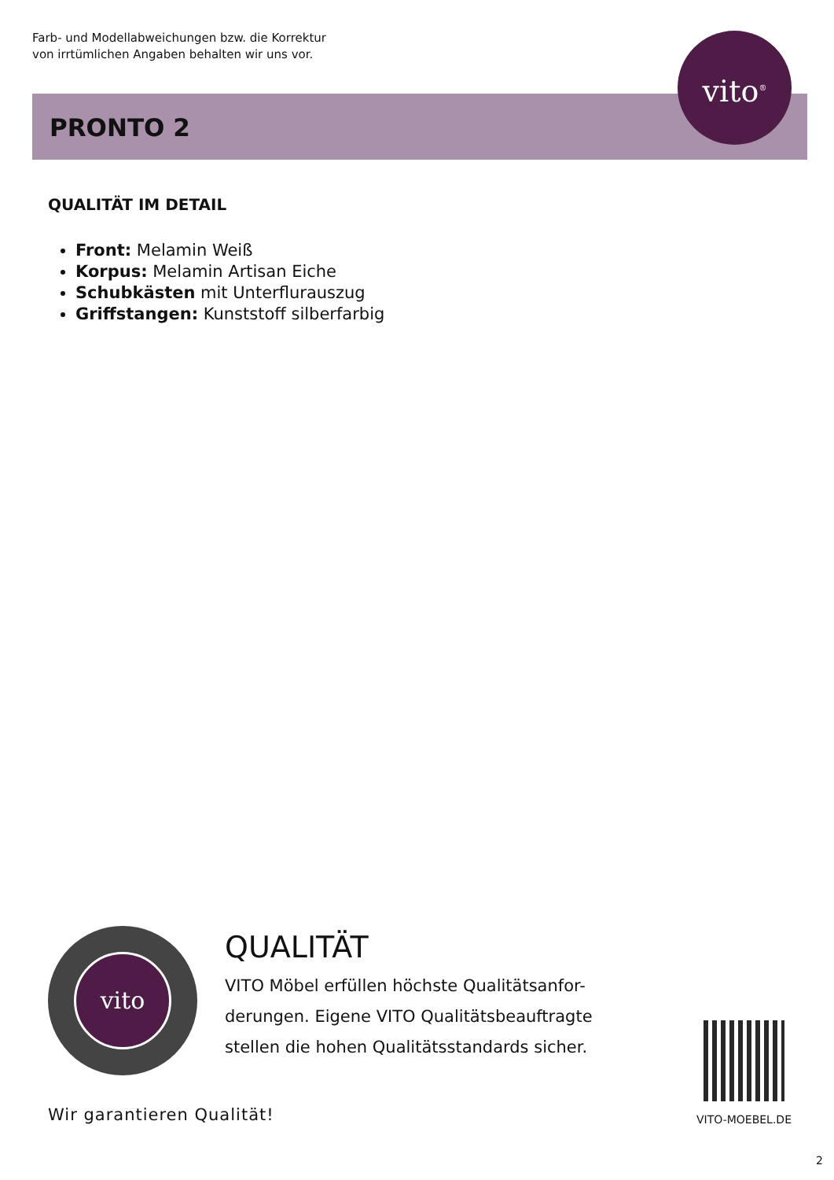Farb- und Modellabweichungen bzw. die Korrektur
von irrtümlichen Angaben behalten wir uns vor.
PRONTO 2
vito<sup>®</sup>
QUALITÄT IM DETAIL
Front: Melamin Weiß
Korpus: Melamin Artisan Eiche
Schubkästen mit Unterflurauszug
Griffstangen: Kunststoff silberfarbig
vito
QUALITÄT
VITO Möbel erfüllen höchste Qualitätsanfor-derungen. Eigene VITO Qualitätsbeauftragte stellen die hohen Qualitätsstandards sicher.
Wir garantieren Qualität! VITO-MOEBEL.DE
2